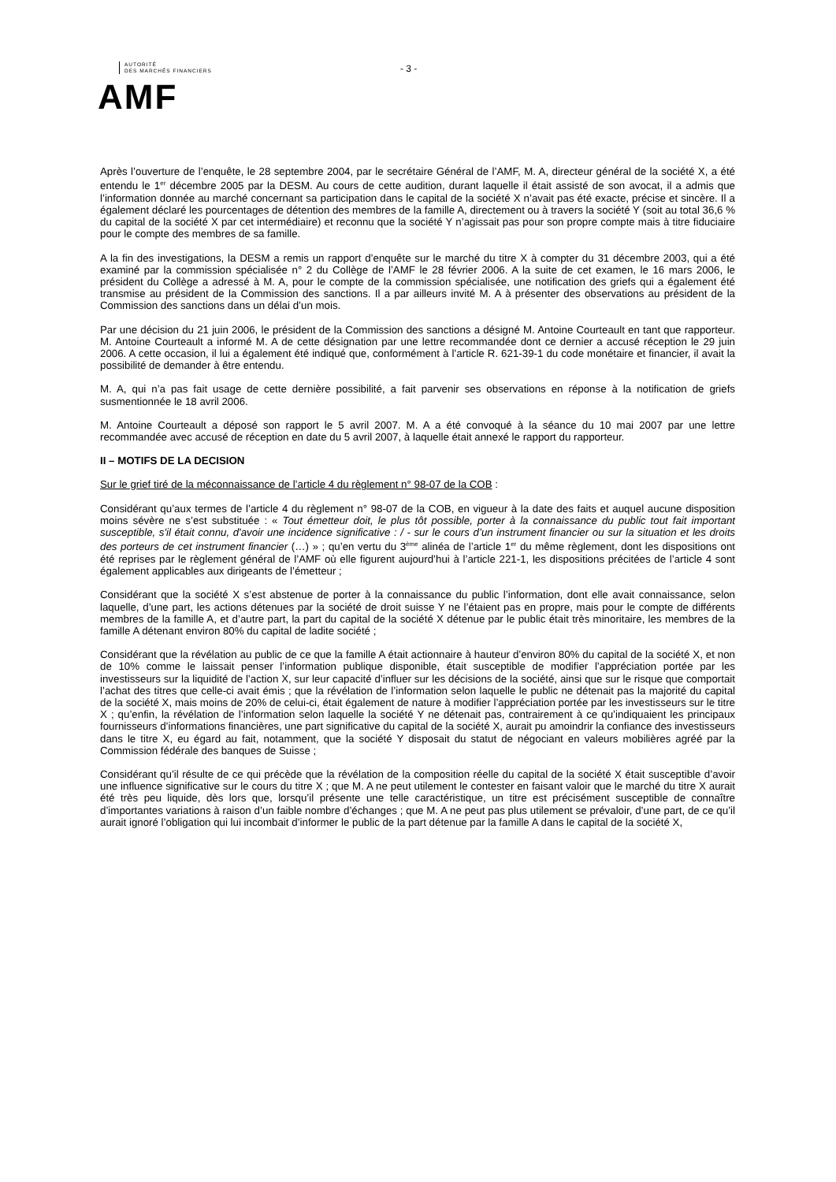AUTORITÉ
DES MARCHÉS FINANCIERS
AMF
- 3 -
Après l’ouverture de l’enquête, le 28 septembre 2004, par le secrétaire Général de l’AMF, M. A, directeur général de la société X, a été entendu le 1<sup>er</sup> décembre 2005 par la DESM. Au cours de cette audition, durant laquelle il était assisté de son avocat, il a admis que l’information donnée au marché concernant sa participation dans le capital de la société X n’avait pas été exacte, précise et sincère. Il a également déclaré les pourcentages de détention des membres de la famille A, directement ou à travers la société Y (soit au total 36,6 % du capital de la société X par cet intermédiaire) et reconnu que la société Y n’agissait pas pour son propre compte mais à titre fiduciaire pour le compte des membres de sa famille.
A la fin des investigations, la DESM a remis un rapport d’enquête sur le marché du titre X à compter du 31 décembre 2003, qui a été examiné par la commission spécialisée n° 2 du Collège de l’AMF le 28 février 2006. A la suite de cet examen, le 16 mars 2006, le président du Collège a adressé à M. A, pour le compte de la commission spécialisée, une notification des griefs qui a également été transmise au président de la Commission des sanctions. Il a par ailleurs invité M. A à présenter des observations au président de la Commission des sanctions dans un délai d’un mois.
Par une décision du 21 juin 2006, le président de la Commission des sanctions a désigné M. Antoine Courteault en tant que rapporteur. M. Antoine Courteault a informé M. A de cette désignation par une lettre recommandée dont ce dernier a accusé réception le 29 juin 2006. A cette occasion, il lui a également été indiqué que, conformément à l’article R. 621-39-1 du code monétaire et financier, il avait la possibilité de demander à être entendu.
M. A, qui n’a pas fait usage de cette dernière possibilité, a fait parvenir ses observations en réponse à la notification de griefs susmentionnée le 18 avril 2006.
M. Antoine Courteault a déposé son rapport le 5 avril 2007. M. A a été convoqué à la séance du 10 mai 2007 par une lettre recommandée avec accusé de réception en date du 5 avril 2007, à laquelle était annexé le rapport du rapporteur.
II – MOTIFS DE LA DECISION
Sur le grief tiré de la méconnaissance de l’article 4 du règlement n° 98-07 de la COB :
Considérant qu’aux termes de l’article 4 du règlement n° 98-07 de la COB, en vigueur à la date des faits et auquel aucune disposition moins sévère ne s’est substituée : « Tout émetteur doit, le plus tôt possible, porter à la connaissance du public tout fait important susceptible, s'il était connu, d'avoir une incidence significative : / - sur le cours d’un instrument financier ou sur la situation et les droits des porteurs de cet instrument financier (…) » ; qu’en vertu du 3<sup>ème</sup> alinéa de l’article 1<sup>er</sup> du même règlement, dont les dispositions ont été reprises par le règlement général de l’AMF où elle figurent aujourd’hui à l’article 221-1, les dispositions précitées de l’article 4 sont également applicables aux dirigeants de l’émetteur ;
Considérant que la société X s’est abstenue de porter à la connaissance du public l’information, dont elle avait connaissance, selon laquelle, d’une part, les actions détenues par la société de droit suisse Y ne l’étaient pas en propre, mais pour le compte de différents membres de la famille A, et d’autre part, la part du capital de la société X détenue par le public était très minoritaire, les membres de la famille A détenant environ 80% du capital de ladite société ;
Considérant que la révélation au public de ce que la famille A était actionnaire à hauteur d’environ 80% du capital de la société X, et non de 10% comme le laissait penser l’information publique disponible, était susceptible de modifier l’appréciation portée par les investisseurs sur la liquidité de l’action X, sur leur capacité d’influer sur les décisions de la société, ainsi que sur le risque que comportait l’achat des titres que celle-ci avait émis ; que la révélation de l’information selon laquelle le public ne détenait pas la majorité du capital de la société X, mais moins de 20% de celui-ci, était également de nature à modifier l’appréciation portée par les investisseurs sur le titre X ; qu’enfin, la révélation de l’information selon laquelle la société Y ne détenait pas, contrairement à ce qu’indiquaient les principaux fournisseurs d’informations financières, une part significative du capital de la société X, aurait pu amoindrir la confiance des investisseurs dans le titre X, eu égard au fait, notamment, que la société Y disposait du statut de négociant en valeurs mobilières agréé par la Commission fédérale des banques de Suisse ;
Considérant qu’il résulte de ce qui précède que la révélation de la composition réelle du capital de la société X était susceptible d’avoir une influence significative sur le cours du titre X ; que M. A ne peut utilement le contester en faisant valoir que le marché du titre X aurait été très peu liquide, dès lors que, lorsqu’il présente une telle caractéristique, un titre est précisément susceptible de connaître d’importantes variations à raison d’un faible nombre d’échanges ; que M. A ne peut pas plus utilement se prévaloir, d’une part, de ce qu’il aurait ignoré l’obligation qui lui incombait d’informer le public de la part détenue par la famille A dans le capital de la société X,